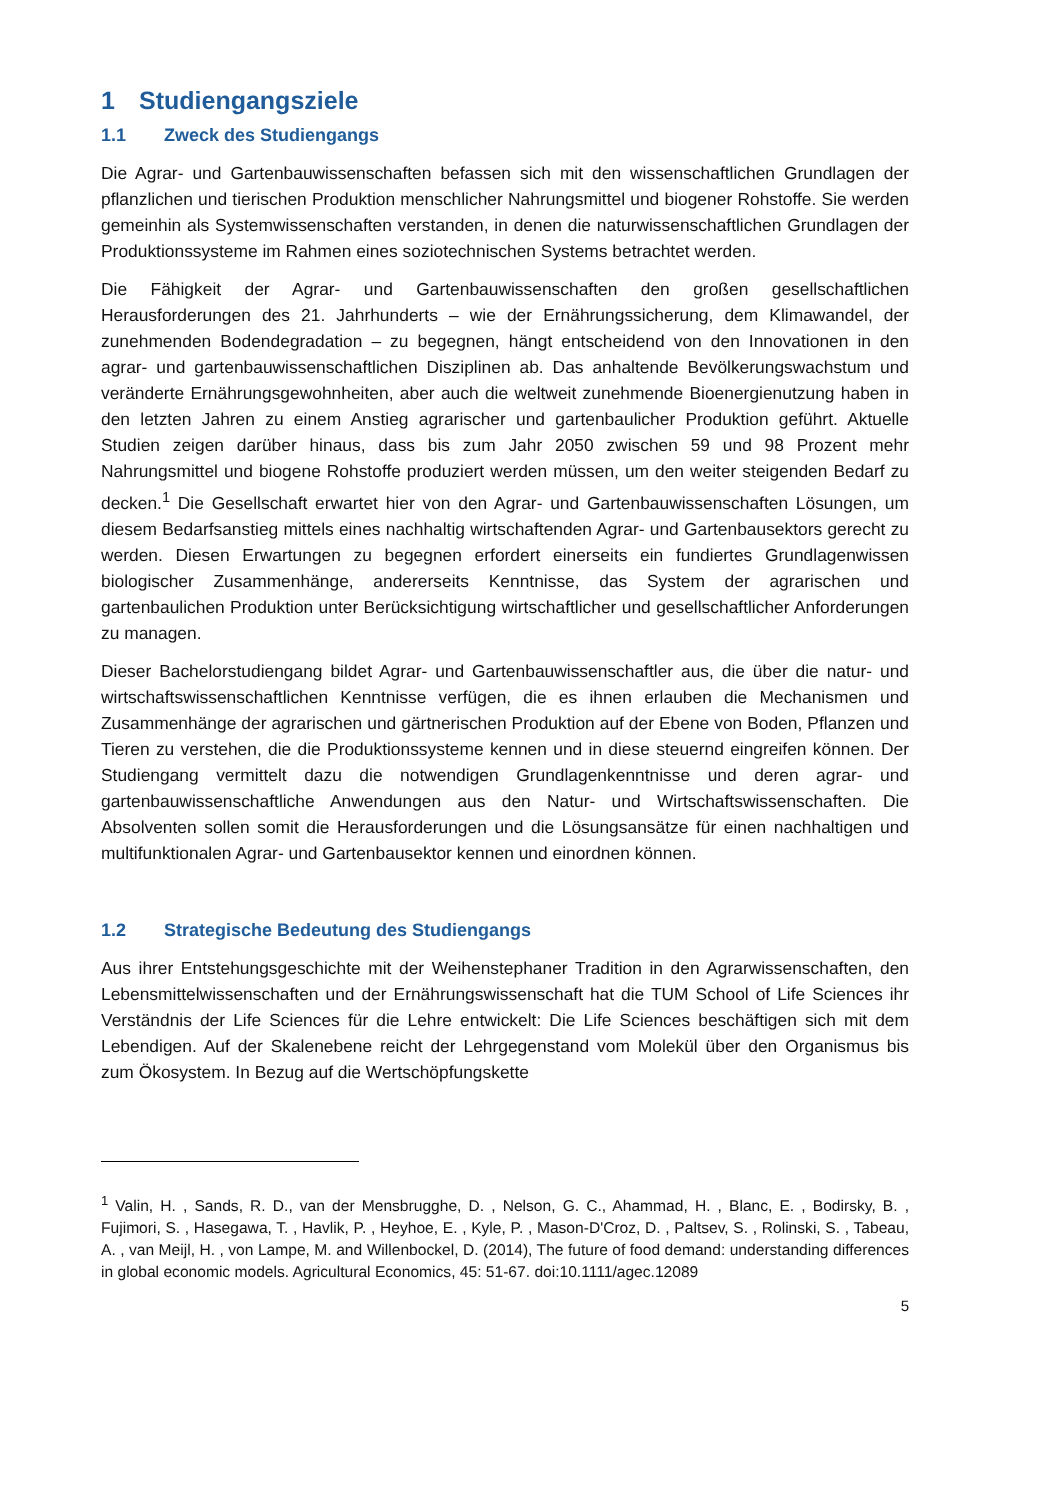1 Studiengangsziele
1.1 Zweck des Studiengangs
Die Agrar- und Gartenbauwissenschaften befassen sich mit den wissenschaftlichen Grundlagen der pflanzlichen und tierischen Produktion menschlicher Nahrungsmittel und biogener Rohstoffe. Sie werden gemeinhin als Systemwissenschaften verstanden, in denen die naturwissenschaftlichen Grundlagen der Produktionssysteme im Rahmen eines soziotechnischen Systems betrachtet werden.
Die Fähigkeit der Agrar- und Gartenbauwissenschaften den großen gesellschaftlichen Herausforderungen des 21. Jahrhunderts – wie der Ernährungssicherung, dem Klimawandel, der zunehmenden Bodendegradation – zu begegnen, hängt entscheidend von den Innovationen in den agrar- und gartenbauwissenschaftlichen Disziplinen ab. Das anhaltende Bevölkerungswachstum und veränderte Ernährungsgewohnheiten, aber auch die weltweit zunehmende Bioenergienutzung haben in den letzten Jahren zu einem Anstieg agrarischer und gartenbaulicher Produktion geführt. Aktuelle Studien zeigen darüber hinaus, dass bis zum Jahr 2050 zwischen 59 und 98 Prozent mehr Nahrungsmittel und biogene Rohstoffe produziert werden müssen, um den weiter steigenden Bedarf zu decken.<sup>1</sup> Die Gesellschaft erwartet hier von den Agrar- und Gartenbauwissenschaften Lösungen, um diesem Bedarfsanstieg mittels eines nachhaltig wirtschaftenden Agrar- und Gartenbausektors gerecht zu werden. Diesen Erwartungen zu begegnen erfordert einerseits ein fundiertes Grundlagenwissen biologischer Zusammenhänge, andererseits Kenntnisse, das System der agrarischen und gartenbaulichen Produktion unter Berücksichtigung wirtschaftlicher und gesellschaftlicher Anforderungen zu managen.
Dieser Bachelorstudiengang bildet Agrar- und Gartenbauwissenschaftler aus, die über die natur- und wirtschaftswissenschaftlichen Kenntnisse verfügen, die es ihnen erlauben die Mechanismen und Zusammenhänge der agrarischen und gärtnerischen Produktion auf der Ebene von Boden, Pflanzen und Tieren zu verstehen, die die Produktionssysteme kennen und in diese steuernd eingreifen können. Der Studiengang vermittelt dazu die notwendigen Grundlagenkenntnisse und deren agrar- und gartenbauwissenschaftliche Anwendungen aus den Natur- und Wirtschaftswissenschaften. Die Absolventen sollen somit die Herausforderungen und die Lösungsansätze für einen nachhaltigen und multifunktionalen Agrar- und Gartenbausektor kennen und einordnen können.
1.2 Strategische Bedeutung des Studiengangs
Aus ihrer Entstehungsgeschichte mit der Weihenstephaner Tradition in den Agrarwissenschaften, den Lebensmittelwissenschaften und der Ernährungswissenschaft hat die TUM School of Life Sciences ihr Verständnis der Life Sciences für die Lehre entwickelt: Die Life Sciences beschäftigen sich mit dem Lebendigen. Auf der Skalenebene reicht der Lehrgegenstand vom Molekül über den Organismus bis zum Ökosystem. In Bezug auf die Wertschöpfungskette
<sup>1</sup> Valin, H. , Sands, R. D., van der Mensbrugghe, D. , Nelson, G. C., Ahammad, H. , Blanc, E. , Bodirsky, B. , Fujimori, S. , Hasegawa, T. , Havlik, P. , Heyhoe, E. , Kyle, P. , Mason-D'Croz, D. , Paltsev, S. , Rolinski, S. , Tabeau, A. , van Meijl, H. , von Lampe, M. and Willenbockel, D. (2014), The future of food demand: understanding differences in global economic models. Agricultural Economics, 45: 51-67. doi:10.1111/agec.12089
5